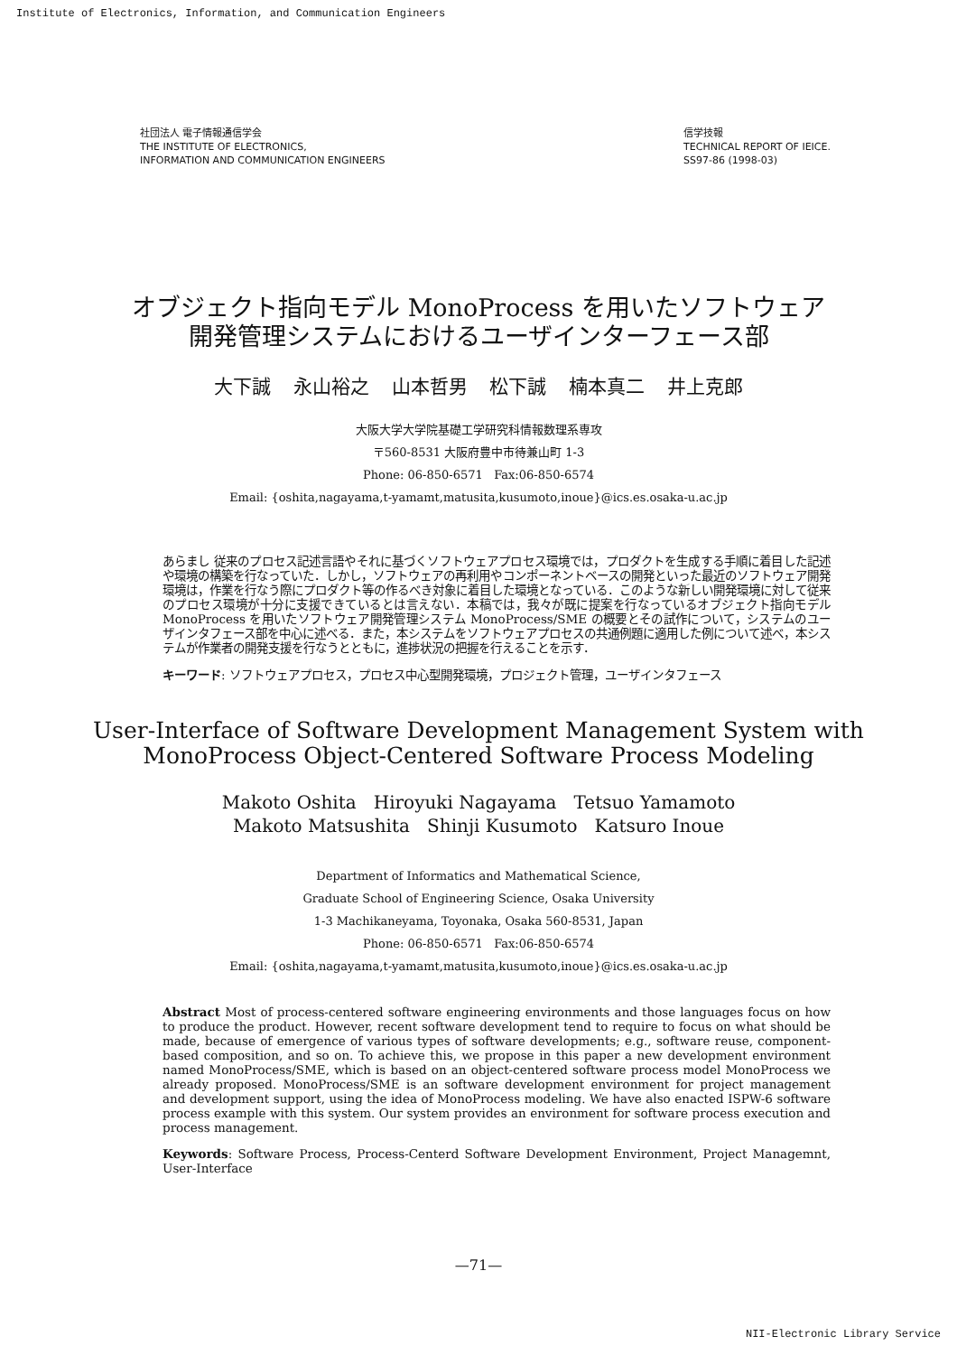Institute of Electronics, Information, and Communication Engineers
社団法人 電子情報通信学会
THE INSTITUTE OF ELECTRONICS,
INFORMATION AND COMMUNICATION ENGINEERS
信学技報
TECHNICAL REPORT OF IEICE.
SS97-86 (1998-03)
オブジェクト指向モデル MonoProcess を用いたソフトウェア
開発管理システムにおけるユーザインターフェース部
大下誠 永山裕之 山本哲男 松下誠 楠本真二 井上克郎
大阪大学大学院基礎工学研究科情報数理系専攻
〒560-8531 大阪府豊中市待兼山町 1-3
Phone: 06-850-6571 Fax:06-850-6574
Email: {oshita,nagayama,t-yamamt,matusita,kusumoto,inoue}@ics.es.osaka-u.ac.jp
あらまし 従来のプロセス記述言語やそれに基づくソフトウェアプロセス環境では，プロダクトを生成する手順に着目した記述や環境の構築を行なっていた．しかし，ソフトウェアの再利用やコンポーネントベースの開発といった最近のソフトウェア開発環境は，作業を行なう際にプロダクト等の作るべき対象に着目した環境となっている．このような新しい開発環境に対して従来のプロセス環境が十分に支援できているとは言えない．本稿では，我々が既に提案を行なっているオブジェクト指向モデル MonoProcess を用いたソフトウェア開発管理システム MonoProcess/SME の概要とその試作について，システムのユーザインタフェース部を中心に述べる．また，本システムをソフトウェアプロセスの共通例題に適用した例について述べ，本システムが作業者の開発支援を行なうとともに，進捗状況の把握を行えることを示す．
キーワード: ソフトウェアプロセス，プロセス中心型開発環境，プロジェクト管理，ユーザインタフェース
User-Interface of Software Development Management System with
MonoProcess Object-Centered Software Process Modeling
Makoto Oshita Hiroyuki Nagayama Tetsuo Yamamoto
Makoto Matsushita Shinji Kusumoto Katsuro Inoue
Department of Informatics and Mathematical Science,
Graduate School of Engineering Science, Osaka University
1-3 Machikaneyama, Toyonaka, Osaka 560-8531, Japan
Phone: 06-850-6571 Fax:06-850-6574
Email: {oshita,nagayama,t-yamamt,matusita,kusumoto,inoue}@ics.es.osaka-u.ac.jp
Abstract Most of process-centered software engineering environments and those languages focus on how to produce the product. However, recent software development tend to require to focus on what should be made, because of emergence of various types of software developments; e.g., software reuse, component-based composition, and so on. To achieve this, we propose in this paper a new development environment named MonoProcess/SME, which is based on an object-centered software process model MonoProcess we already proposed. MonoProcess/SME is an software development environment for project management and development support, using the idea of MonoProcess modeling. We have also enacted ISPW-6 software process example with this system. Our system provides an environment for software process execution and process management.
Keywords: Software Process, Process-Centerd Software Development Environment, Project Managemnt, User-Interface
—71—
NII-Electronic Library Service